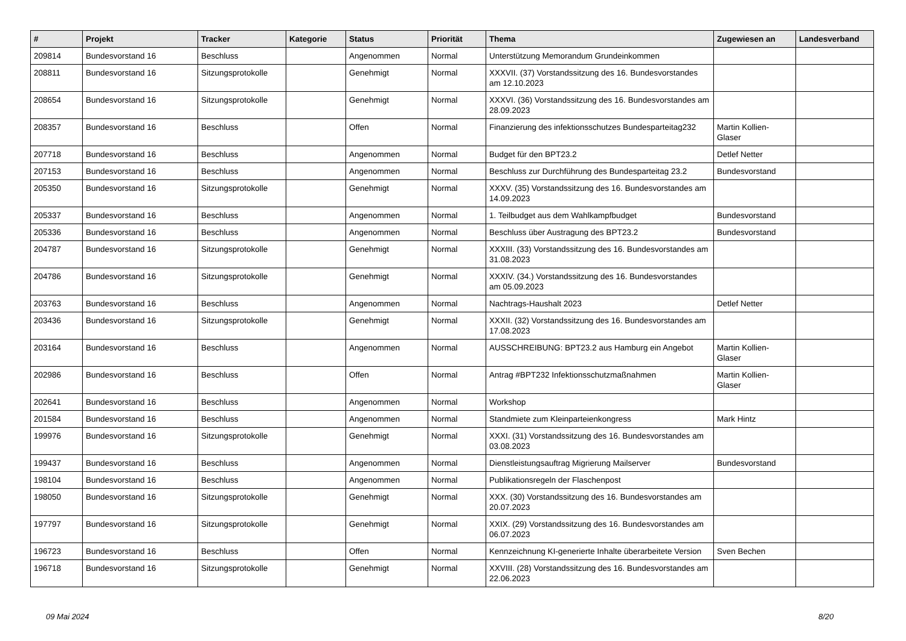| # | Projekt | Tracker | Kategorie | Status | Priorität | Thema | Zugewiesen an | Landesverband |
| --- | --- | --- | --- | --- | --- | --- | --- | --- |
| 209814 | Bundesvorstand 16 | Beschluss | | Angenommen | Normal | Unterstützung Memorandum Grundeinkommen | | |
| 208811 | Bundesvorstand 16 | Sitzungsprotokolle | | Genehmigt | Normal | XXXVII. (37) Vorstandssitzung des 16. Bundesvorstandes am 12.10.2023 | | |
| 208654 | Bundesvorstand 16 | Sitzungsprotokolle | | Genehmigt | Normal | XXXVI. (36) Vorstandssitzung des 16. Bundesvorstandes am 28.09.2023 | | |
| 208357 | Bundesvorstand 16 | Beschluss | | Offen | Normal | Finanzierung des infektionsschutzes Bundesparteitag232 | Martin Kollien-Glaser | |
| 207718 | Bundesvorstand 16 | Beschluss | | Angenommen | Normal | Budget für den BPT23.2 | Detlef Netter | |
| 207153 | Bundesvorstand 16 | Beschluss | | Angenommen | Normal | Beschluss zur Durchführung des Bundesparteitag 23.2 | Bundesvorstand | |
| 205350 | Bundesvorstand 16 | Sitzungsprotokolle | | Genehmigt | Normal | XXXV. (35) Vorstandssitzung des 16. Bundesvorstandes am 14.09.2023 | | |
| 205337 | Bundesvorstand 16 | Beschluss | | Angenommen | Normal | 1. Teilbudget aus dem Wahlkampfbudget | Bundesvorstand | |
| 205336 | Bundesvorstand 16 | Beschluss | | Angenommen | Normal | Beschluss über Austragung des BPT23.2 | Bundesvorstand | |
| 204787 | Bundesvorstand 16 | Sitzungsprotokolle | | Genehmigt | Normal | XXXIII. (33) Vorstandssitzung des 16. Bundesvorstandes am 31.08.2023 | | |
| 204786 | Bundesvorstand 16 | Sitzungsprotokolle | | Genehmigt | Normal | XXXIV. (34.) Vorstandssitzung des 16. Bundesvorstandes am 05.09.2023 | | |
| 203763 | Bundesvorstand 16 | Beschluss | | Angenommen | Normal | Nachtrags-Haushalt 2023 | Detlef Netter | |
| 203436 | Bundesvorstand 16 | Sitzungsprotokolle | | Genehmigt | Normal | XXXII. (32) Vorstandssitzung des 16. Bundesvorstandes am 17.08.2023 | | |
| 203164 | Bundesvorstand 16 | Beschluss | | Angenommen | Normal | AUSSCHREIBUNG: BPT23.2 aus Hamburg ein Angebot | Martin Kollien-Glaser | |
| 202986 | Bundesvorstand 16 | Beschluss | | Offen | Normal | Antrag #BPT232 Infektionsschutzmaßnahmen | Martin Kollien-Glaser | |
| 202641 | Bundesvorstand 16 | Beschluss | | Angenommen | Normal | Workshop | | |
| 201584 | Bundesvorstand 16 | Beschluss | | Angenommen | Normal | Standmiete zum Kleinparteienkongress | Mark Hintz | |
| 199976 | Bundesvorstand 16 | Sitzungsprotokolle | | Genehmigt | Normal | XXXI. (31) Vorstandssitzung des 16. Bundesvorstandes am 03.08.2023 | | |
| 199437 | Bundesvorstand 16 | Beschluss | | Angenommen | Normal | Dienstleistungsauftrag Migrierung Mailserver | Bundesvorstand | |
| 198104 | Bundesvorstand 16 | Beschluss | | Angenommen | Normal | Publikationsregeln der Flaschenpost | | |
| 198050 | Bundesvorstand 16 | Sitzungsprotokolle | | Genehmigt | Normal | XXX. (30) Vorstandssitzung des 16. Bundesvorstandes am 20.07.2023 | | |
| 197797 | Bundesvorstand 16 | Sitzungsprotokolle | | Genehmigt | Normal | XXIX. (29) Vorstandssitzung des 16. Bundesvorstandes am 06.07.2023 | | |
| 196723 | Bundesvorstand 16 | Beschluss | | Offen | Normal | Kennzeichnung KI-generierte Inhalte überarbeitete Version | Sven Bechen | |
| 196718 | Bundesvorstand 16 | Sitzungsprotokolle | | Genehmigt | Normal | XXVIII. (28) Vorstandssitzung des 16. Bundesvorstandes am 22.06.2023 | | |
09 Mai 2024 8/20